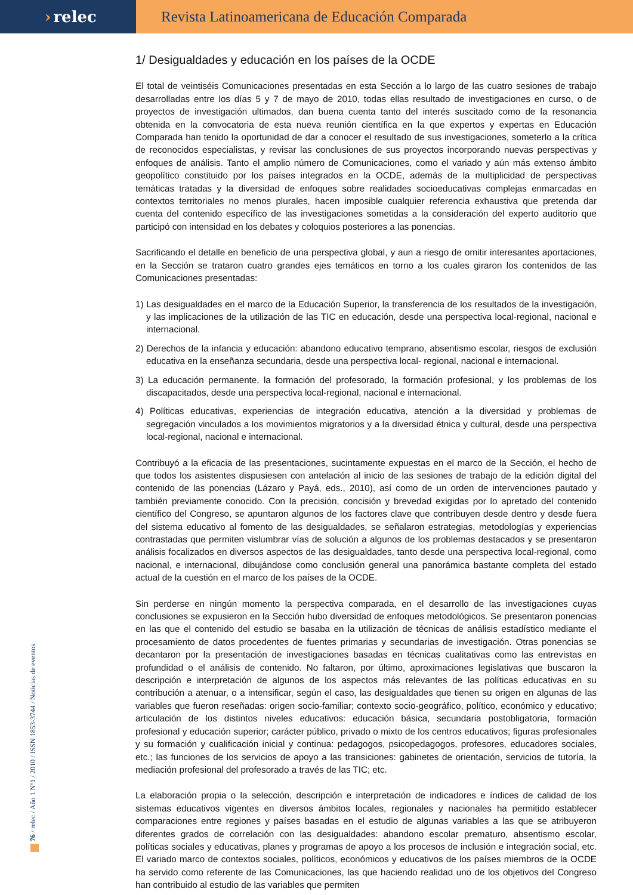› relec Revista Latinoamericana de Educación Comparada
1/ Desigualdades y educación en los países de la OCDE
El total de veintiséis Comunicaciones presentadas en esta Sección a lo largo de las cuatro sesiones de trabajo desarrolladas entre los días 5 y 7 de mayo de 2010, todas ellas resultado de investigaciones en curso, o de proyectos de investigación ultimados, dan buena cuenta tanto del interés suscitado como de la resonancia obtenida en la convocatoria de esta nueva reunión científica en la que expertos y expertas en Educación Comparada han tenido la oportunidad de dar a conocer el resultado de sus investigaciones, someterlo a la crítica de reconocidos especialistas, y revisar las conclusiones de sus proyectos incorporando nuevas perspectivas y enfoques de análisis. Tanto el amplio número de Comunicaciones, como el variado y aún más extenso ámbito geopolítico constituido por los países integrados en la OCDE, además de la multiplicidad de perspectivas temáticas tratadas y la diversidad de enfoques sobre realidades socioeducativas complejas enmarcadas en contextos territoriales no menos plurales, hacen imposible cualquier referencia exhaustiva que pretenda dar cuenta del contenido específico de las investigaciones sometidas a la consideración del experto auditorio que participó con intensidad en los debates y coloquios posteriores a las ponencias.
Sacrificando el detalle en beneficio de una perspectiva global, y aun a riesgo de omitir interesantes aportaciones, en la Sección se trataron cuatro grandes ejes temáticos en torno a los cuales giraron los contenidos de las Comunicaciones presentadas:
1) Las desigualdades en el marco de la Educación Superior, la transferencia de los resultados de la investigación, y las implicaciones de la utilización de las TIC en educación, desde una perspectiva local-regional, nacional e internacional.
2) Derechos de la infancia y educación: abandono educativo temprano, absentismo escolar, riesgos de exclusión educativa en la enseñanza secundaria, desde una perspectiva local- regional, nacional e internacional.
3) La educación permanente, la formación del profesorado, la formación profesional, y los problemas de los discapacitados, desde una perspectiva local-regional, nacional e internacional.
4) Políticas educativas, experiencias de integración educativa, atención a la diversidad y problemas de segregación vinculados a los movimientos migratorios y a la diversidad étnica y cultural, desde una perspectiva local-regional, nacional e internacional.
Contribuyó a la eficacia de las presentaciones, sucintamente expuestas en el marco de la Sección, el hecho de que todos los asistentes dispusiesen con antelación al inicio de las sesiones de trabajo de la edición digital del contenido de las ponencias (Lázaro y Payá, eds., 2010), así como de un orden de intervenciones pautado y también previamente conocido. Con la precisión, concisión y brevedad exigidas por lo apretado del contenido científico del Congreso, se apuntaron algunos de los factores clave que contribuyen desde dentro y desde fuera del sistema educativo al fomento de las desigualdades, se señalaron estrategias, metodologías y experiencias contrastadas que permiten vislumbrar vías de solución a algunos de los problemas destacados y se presentaron análisis focalizados en diversos aspectos de las desigualdades, tanto desde una perspectiva local-regional, como nacional, e internacional, dibujándose como conclusión general una panorámica bastante completa del estado actual de la cuestión en el marco de los países de la OCDE.
Sin perderse en ningún momento la perspectiva comparada, en el desarrollo de las investigaciones cuyas conclusiones se expusieron en la Sección hubo diversidad de enfoques metodológicos. Se presentaron ponencias en las que el contenido del estudio se basaba en la utilización de técnicas de análisis estadístico mediante el procesamiento de datos procedentes de fuentes primarias y secundarias de investigación. Otras ponencias se decantaron por la presentación de investigaciones basadas en técnicas cualitativas como las entrevistas en profundidad o el análisis de contenido. No faltaron, por último, aproximaciones legislativas que buscaron la descripción e interpretación de algunos de los aspectos más relevantes de las políticas educativas en su contribución a atenuar, o a intensificar, según el caso, las desigualdades que tienen su origen en algunas de las variables que fueron reseñadas: origen socio-familiar; contexto socio-geográfico, político, económico y educativo; articulación de los distintos niveles educativos: educación básica, secundaria postobligatoria, formación profesional y educación superior; carácter público, privado o mixto de los centros educativos; figuras profesionales y su formación y cualificación inicial y continua: pedagogos, psicopedagogos, profesores, educadores sociales, etc.; las funciones de los servicios de apoyo a las transiciones: gabinetes de orientación, servicios de tutoría, la mediación profesional del profesorado a través de las TIC; etc.
La elaboración propia o la selección, descripción e interpretación de indicadores e índices de calidad de los sistemas educativos vigentes en diversos ámbitos locales, regionales y nacionales ha permitido establecer comparaciones entre regiones y países basadas en el estudio de algunas variables a las que se atribuyeron diferentes grados de correlación con las desigualdades: abandono escolar prematuro, absentismo escolar, políticas sociales y educativas, planes y programas de apoyo a los procesos de inclusión e integración social, etc. El variado marco de contextos sociales, políticos, económicos y educativos de los países miembros de la OCDE ha servido como referente de las Comunicaciones, las que haciendo realidad uno de los objetivos del Congreso han contribuido al estudio de las variables que permiten
76 / relec / Año 1 Nº1 / 2010 / ISSN 1853-3744 / Noticias de eventos